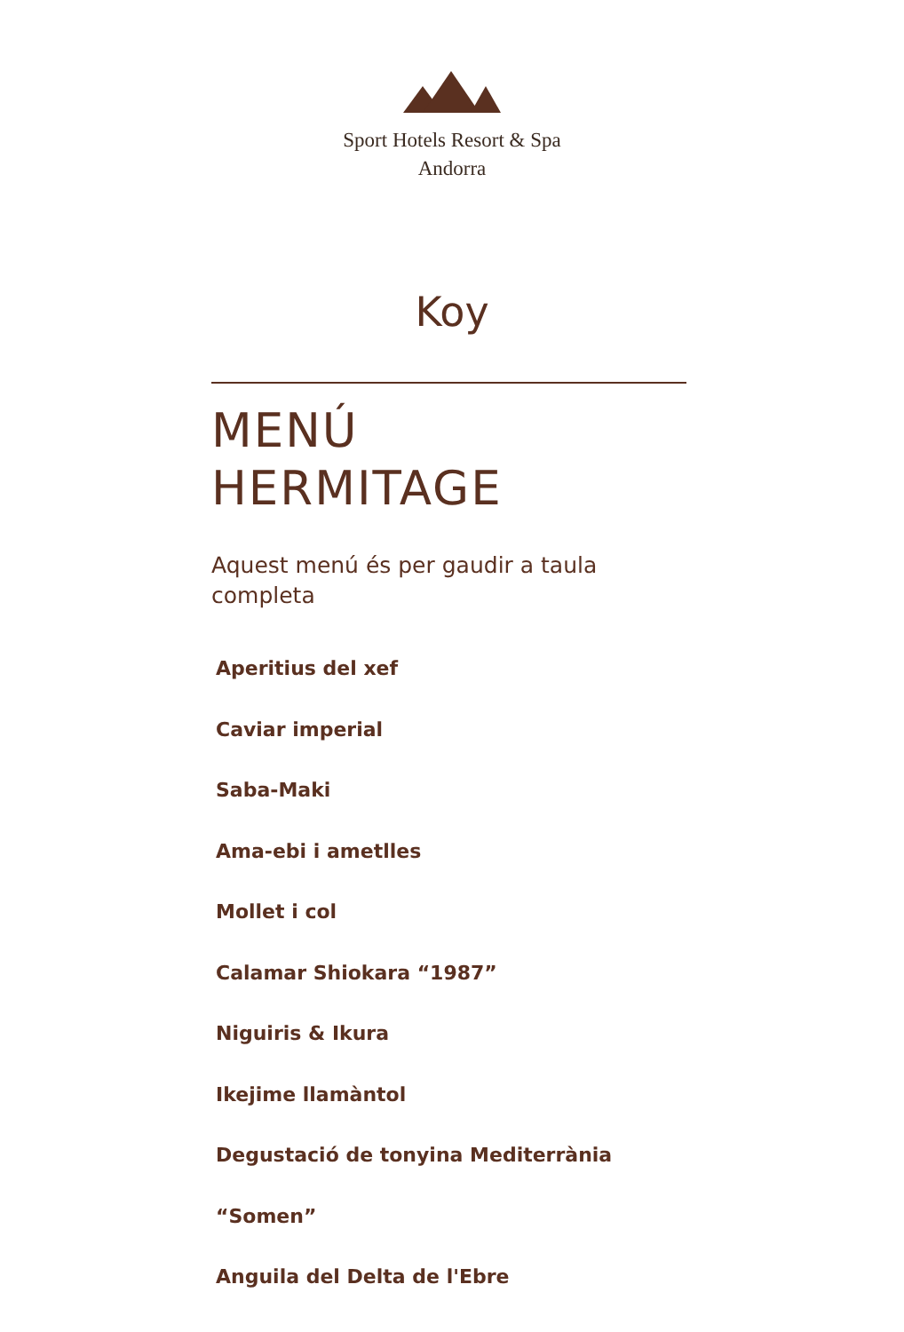Sport Hotels Resort & Spa
Andorra
Koy
MENÚ
HERMITAGE
Aquest menú és per gaudir a taula completa
Aperitius del xef
Caviar imperial
Saba-Maki
Ama-ebi i ametlles
Mollet i col
Calamar Shiokara “1987”
Niguiris & Ikura
Ikejime llamàntol
Degustació de tonyina Mediterrània
“Somen”
Anguila del Delta de l'Ebre